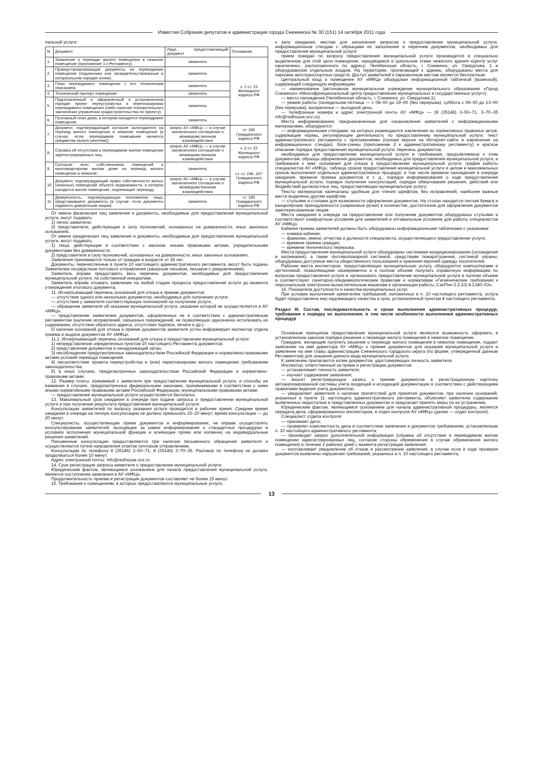Известия Собрания депутатов и администрации города Снежинска № 30 (151) 14 октября 2011 года
пальной услуги:
| N | Документ | Лицо, предоставляющий документ | Основание |
| --- | --- | --- | --- |
| 1. | Заявление о переводе жилого помещения в нежилое помещение (приложение 1 к Регламенту). | заявитель | ч. 2 ст. 23 Жилищного кодекса РФ |
| 2. | Правоустанавливающие документы на переводимое помещение (подлинники или засвидетельствованные в нотариальном порядке копии). | заявитель | |
| 3. | План переводимого помещения с его техническим описанием. | заявитель | |
| 4. | Технический паспорт помещения | заявитель | |
| 5. | Подготовленный и оформленный в установленном порядке проект переустройства и перепланировки переводимого помещения (либо наличие положительного заключения управления градостроительства по проекту). | заявитель | |
| 6. | Поэтажный план дома, в котором находится переводимое помещение. | заявитель | |
| 7. | Документ, подтверждающий согласие залогодателя на перевод жилого помещения в нежилое помещение (в случае, если переводимое помещение является предметом залога (ипотеки)). | запрос АУ «МФЦ» — в случае заключенного соглашения о межведомственном взаимодействии | ст. 346 Гражданского кодекса РФ |
| 8. | Справка об отсутствии в переводимом жилом помещении зарегистрированных лиц. | запрос АУ «МФЦ» — в случае заключенного соглашения о межведомственном взаимодействии | ч. 2 ст. 22 Жилищного кодекса РФ |
| 9. | Согласие всех собственников помещений в многоквартирном жилом доме на перевод жилого помещения в нежилое. | заявитель | ст. ст. 246, 247 Гражданского кодекса РФ |
| 10 | Документ, подтверждающий право собственности жилых (нежилых) помещений объекта недвижимости, в котором находится жилое помещение, подлежащее переводу. | запрос АУ «МФЦ» — в случае заключенного соглашения о межведомственном взаимодействии | |
| 11 | Доверенность, подтверждающая полномочия лица, представившего документы (в случае, если документы подаются доверенным лицом). | заявитель | ст. 185 Гражданского кодекса РФ |
От имени физических лиц заявления и документы, необходимые для предоставления муниципальной услуги, могут подавать:
1) лично заявители;
2) представители, действующие в силу полномочий, основанных на доверенности, иных законных основаниях.
От имени юридических лиц заявления и документы, необходимые для предоставления муниципальной услуги, могут подавать:
1) лица, действующие в соответствии с законом, иными правовыми актами, учредительными документами без доверенности;
2) представители в силу полномочий, основанных на доверенности, иных законных основаниях.
Заявления принимаются только от граждан в возрасте от 18 лет.
Документы, перечисленные в пункте 10 настоящего административного регламента, могут быть поданы Заявителем посредством почтового отправления (заказным письмом, письмом с уведомлением).
Заявитель вправе предоставить весь перечень документов, необходимых для предоставления муниципальной услуги, по собственной инициативе.
Заявитель вправе отозвать заявление на любой стадии процесса предоставления услуги до момента утверждения итогового документа.
11. Исчерпывающий перечень оснований для отказа в приеме документов:
— отсутствие одного или нескольких документов, необходимых для получения услуги;
— отсутствие у заявителя соответствующих полномочий на получение услуги;
— обращение заявителя об оказании муниципальной услуги, оказание которой не осуществляется в АУ «МФЦ»;
— представление заявителем документов, оформленных не в соответствии с административным регламентом (наличие исправлений, серьезных повреждений, не позволяющих однозначно истолковать их содержание, отсутствие обратного адреса, отсутствие подписи, печати и др.).
О наличии оснований для отказа в приеме документов заявителя устно информирует инспектор отдела приема и выдачи документов АУ «МФЦ».
11.1. Исчерпывающий перечень оснований для отказа в предоставлении муниципальной услуги:
1) непредставление определенных пунктом 10 настоящего Регламента документов;
2) представление документов в ненадлежащий орган;
3) несоблюдения предусмотренных законодательством Российской Федерации и нормативно-правовыми актами условий перевода помещения;
4) несоответствие проекта переустройства и (или) перепланировки жилого помещения требованиям законодательства;
5) в иных случаях, предусмотренных законодательством Российской Федерации и нормативно-правовыми актами.
12. Размер платы, взимаемой с заявителя при предоставлении муниципальной услуги, и способы ее взимания в случаях, предусмотренных федеральными законами, принимаемыми в соответствии с ними иными нормативными правовыми актами Российской Федерации, муниципальными правовыми актами:
— предоставление муниципальной услуги осуществляется бесплатно.
13. Максимальный срок ожидания в очереди при подаче запроса о предоставлении муниципальной услуги и при получении результата предоставления муниципальной услуги:
Консультации заявителей по вопросу оказания услуги проводятся в рабочее время. Среднее время ожидания в очереди на личную консультацию не должно превышать 15–20 минут, время консультации — до 20 минут.
Специалисты, осуществляющие прием документов и информирование, не вправе осуществлять консультирование заявителей, выходящее за рамки информирования о стандартных процедурах и условиях исполнения муниципальной функции и влияющее прямо или косвенно на индивидуальные решения заявителей.
Письменные консультации предоставляются при наличии письменного обращения заявителя и осуществляются путем направления ответов почтовым отправлением.
Консультации по телефону 8 (35146) 3–50–71, 8 (35146) 3–70–35. Разговор по телефону не должен продолжаться более 10 минут.
Адрес электронной почты: mfc@redhouse.snz.ru
14. Срок регистрации запроса заявителя о предоставлении муниципальной услуги:
Юридическим фактом, являющимся основанием для начала предоставления муниципальной услуги, является поступление заявления в АУ «МФЦ».
Продолжительность приема и регистрации документов составляет не более 15 минут.
15. Требования к помещениям, в которых предоставляются муниципальные услуги,
к залу ожидания, местам для заполнения запросов о предоставлении муниципальной услуги, информационным стендам с образцами их заполнения и перечнем документов, необходимых для предоставления муниципальной услуги:
прием граждан по вопросу предоставления муниципальной услуги производится в специально выделенном для этой цели помещении, находящемся в цокольном этаже нежилого здания «Центр услуг населению», расположенного по адресу: Челябинская область, г. Снежинск, ул. Свердлова, 1 и оборудованном отдельным входом. На территории, прилегающей к зданию, оборудованы места для парковки автотранспортных средств. Доступ заявителей к парковочным местам является бесплатным.
Центральный вход в помещение АУ «МФЦ» оборудован информационной табличкой (вывеской), содержащей следующую информацию:
— наименование (автономное муниципальное учреждение муниципального образования «Город Снежинск» «Многофункциональный центр предоставление муниципальных и государственных услуг»);
— место нахождения (Челябинская область, г. Снежинск, ул. Свердлова,1);
— режим работы (понедельник-пятница — с 08–00 до 19–00 (без перерыва), суббота с 09–00 до 13–00 (без перерыва), воскресенье — выходной день;
— телефонные номера и адрес электронной почты АУ «МФЦ» — (8 (35146) 3–50–71, 3–70–35 mfc@redhouse.snz.ru).
Места информирования, предназначенные для ознакомления заявителей с информационными материалами, оборудуются:
— информационными стендами, на которых размещаются извлечения из нормативных правовых актов, содержащие нормы, регулирующие деятельность по предоставлению муниципальной услуги; текст административного регламента с приложениями (полная версия на Интернет-сайте и извлечения на информационных стендах); блок-схемы (приложение 2 к административному регламенту) и краткое описание порядка предоставления муниципальной услуги; перечень документов,
необходимых для предоставления муниципальной услуги и требования, предъявляемые к этим документам; образцы оформления документов, необходимых для предоставления муниципальной услуги, и требования к ним; основания для отказа в предоставлении муниципальной услуги; график работы специалистов АУ «МФЦ»; таблица сроков предоставления муниципальной услуги в целом и максимальных сроков выполнения отдельных административных процедур, в том числе времени нахождения в очереди ожидания, времени приема документов и т. д.; порядок информирования о ходе предоставления муниципальной услуги; порядок получения консультаций; порядок обжалования решения, действий или бездействий должностных лиц, предоставляющих муниципальную услугу;
Тексты материалов напечатаны удобным для чтения шрифтом, без исправлений, наиболее важные места выделены другим шрифтом.
— стульями и столами для возможности оформления документов. На столах находится писчая бумага и канцелярские принадлежности (шариковые ручки) в количестве, достаточном для оформления документов заинтересованным лицом.
Места ожидания в очереди на предоставление или получение документов оборудованы стульями и соответствуют комфортным условиям для заявителей и оптимальным условиям для работы специалистов АУ «МФЦ».
Кабинки приема заявителей должны быть оборудованы информационными табличками с указанием:
— номера кабинки;
— фамилии, имени, отчества и должности специалиста, осуществляющего предоставление услуги;
— времени приема граждан;
— времени технического перерыва.
Места предоставления муниципальной услуги оборудованы системами кондиционирования (охлаждения и нагревания), а также противопожарной системой, средствами пожаротушения, системой охраны, оборудованы доступные места общественного пользования и хранения верхней одежды посетителей.
Рабочие места инспекторов, предоставляющих муниципальную услугу, оборудуются компьютерами и оргтехникой, позволяющими своевременно и в полном объеме получать справочную информацию по вопросам предоставления услуги и организовать предоставление муниципальной услуги в полном объеме и соответствуют санитарно-эпидемиологическим правилам и нормативам «Гигиенические требования к персональным электронно-вычислительным машинам и организации работы, СанПин 2.2.2/2.4.1340–03».
16. Показатели доступности и качества муниципальных услуг.
При условии выполнения заявителем требований, изложенных в п. 10 настоящего регламента, услуга будет предоставлена ему надлежащего качества в срок, установленный пунктом 8 настоящего регламента.
Раздел III. Состав, последовательность и сроки выполнения административных процедур, требования к порядку их выполнения, в том числе особенности выполнения административных процедур
Основным принципом предоставления муниципальной услуги являются возможность оформить в установленном законом порядке решение о переводе жилого помещения в нежилое помещение.
Граждане, желающие получить решение о переводе жилого помещения в нежилое помещение, подают заявление на имя директора АУ «МФЦ» о приеме документов для оказания муниципальной услуги и заявление на имя главы администрации Снежинского городского округа (по форме, утвержденной данным Регламентом) для оказания данного вида муниципальной услуги.
К заявлению прилагаются копии документов, удостоверяющих личность заявителя.
Инспектор, ответственный за прием и регистрацию документов:
— устанавливает личность заявителя;
— изучает содержание заявления;
— вносит регистрирующую запись о приеме документов в регистрационную карточку автоматизированной системы учета входящей и исходящей документации в соответствии с действующими правилами ведения учета документов;
— уведомляет заявителя о наличии препятствий для принятия документов, при наличии оснований, указанных в пункте 11 настоящего административного регламента, объясняет заявителю содержание выявленных недостатков в представленных документах и предлагает принять меры по их устранению.
Юридическим фактом, являющимся основанием для начала административной процедуры, является передача дела, сформированного инспектором, в отдел контроля АУ «МФЦ» (далее — отдел контроля).
Специалист отдела контроля:
— принимает дело;
— проверяет комплектность дела и соответствие заявления и документов требованиям, установленным п. 10 настоящего административного регламента;
— производит запрос дополнительной информации (справка об отсутствии в переводимом жилом помещении зарегистрированных лиц, согласие стороны обременения в случае обременения жилого помещения) в течение 2 рабочих дней с момента регистрации заявления;
— изготавливает уведомление об отказе в рассмотрении заявления, в случае если в ходе проверки документов выявлены нарушения требований, указанных в п. 10 настоящего регламента;
13